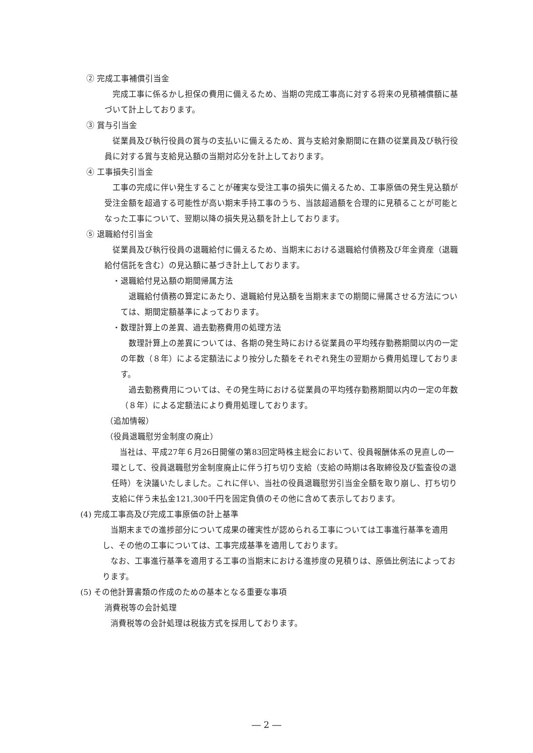② 完成工事補償引当金
完成工事に係るかし担保の費用に備えるため、当期の完成工事高に対する将来の見積補償額に基づいて計上しております。
③ 賞与引当金
従業員及び執行役員の賞与の支払いに備えるため、賞与支給対象期間に在籍の従業員及び執行役員に対する賞与支給見込額の当期対応分を計上しております。
④ 工事損失引当金
工事の完成に伴い発生することが確実な受注工事の損失に備えるため、工事原価の発生見込額が受注金額を超過する可能性が高い期末手持工事のうち、当該超過額を合理的に見積ることが可能となった工事について、翌期以降の損失見込額を計上しております。
⑤ 退職給付引当金
従業員及び執行役員の退職給付に備えるため、当期末における退職給付債務及び年金資産（退職給付信託を含む）の見込額に基づき計上しております。
・退職給付見込額の期間帰属方法
退職給付債務の算定にあたり、退職給付見込額を当期末までの期間に帰属させる方法については、期間定額基準によっております。
・数理計算上の差異、過去勤務費用の処理方法
数理計算上の差異については、各期の発生時における従業員の平均残存勤務期間以内の一定の年数（８年）による定額法により按分した額をそれぞれ発生の翌期から費用処理しております。
過去勤務費用については、その発生時における従業員の平均残存勤務期間以内の一定の年数（８年）による定額法により費用処理しております。
（追加情報）
（役員退職慰労金制度の廃止）
当社は、平成27年６月26日開催の第83回定時株主総会において、役員報酬体系の見直しの一環として、役員退職慰労金制度廃止に伴う打ち切り支給（支給の時期は各取締役及び監査役の退任時）を決議いたしました。これに伴い、当社の役員退職慰労引当金全額を取り崩し、打ち切り支給に伴う未払金121,300千円を固定負債のその他に含めて表示しております。
(4) 完成工事高及び完成工事原価の計上基準
当期末までの進捗部分について成果の確実性が認められる工事については工事進行基準を適用し、その他の工事については、工事完成基準を適用しております。
なお、工事進行基準を適用する工事の当期末における進捗度の見積りは、原価比例法によっております。
(5) その他計算書類の作成のための基本となる重要な事項
消費税等の会計処理
消費税等の会計処理は税抜方式を採用しております。
― 2 ―